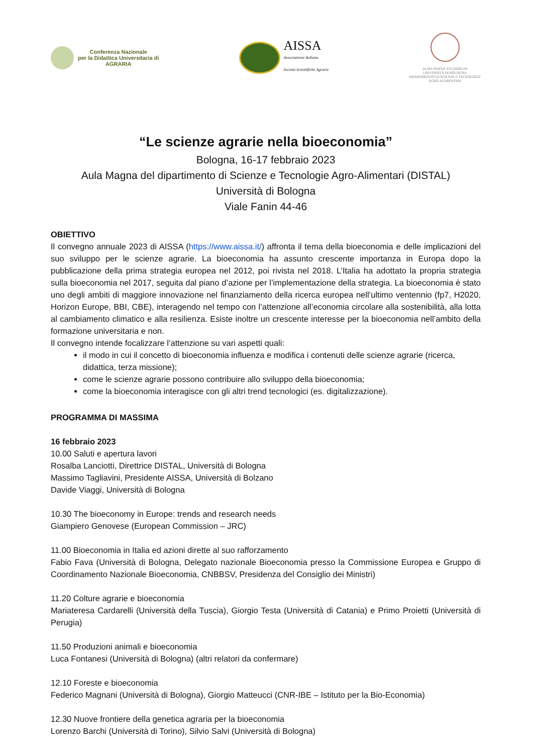Conferenza Nazionale
per la Didattica Universitaria di
AGRARIA
AISSA
Associazione Italiana
Società Scientifiche Agrarie
ALMA MATER STUDIORUM
UNIVERSITÀ DI BOLOGNA
DIPARTIMENTO DI SCIENZE E TECNOLOGIE
AGRO-ALIMENTARI
“Le scienze agrarie nella bioeconomia”
Bologna, 16-17 febbraio 2023
Aula Magna del dipartimento di Scienze e Tecnologie Agro-Alimentari (DISTAL)
Università di Bologna
Viale Fanin 44-46
OBIETTIVO
Il convegno annuale 2023 di AISSA (https://www.aissa.it/) affronta il tema della bioeconomia e delle implicazioni del suo sviluppo per le scienze agrarie. La bioeconomia ha assunto crescente importanza in Europa dopo la pubblicazione della prima strategia europea nel 2012, poi rivista nel 2018. L’Italia ha adottato la propria strategia sulla bioeconomia nel 2017, seguita dal piano d’azione per l’implementazione della strategia. La bioeconomia è stato uno degli ambiti di maggiore innovazione nel finanziamento della ricerca europea nell’ultimo ventennio (fp7, H2020, Horizon Europe, BBI, CBE), interagendo nel tempo con l’attenzione all’economia circolare alla sostenibilità, alla lotta al cambiamento climatico e alla resilienza. Esiste inoltre un crescente interesse per la bioeconomia nell’ambito della formazione universitaria e non.
Il convegno intende focalizzare l’attenzione su vari aspetti quali:
il modo in cui il concetto di bioeconomia influenza e modifica i contenuti delle scienze agrarie (ricerca, didattica, terza missione);
come le scienze agrarie possono contribuire allo sviluppo della bioeconomia;
come la bioeconomia interagisce con gli altri trend tecnologici (es. digitalizzazione).
PROGRAMMA DI MASSIMA
16 febbraio 2023
10.00 Saluti e apertura lavori
Rosalba Lanciotti, Direttrice DISTAL, Università di Bologna
Massimo Tagliavini, Presidente AISSA, Università di Bolzano
Davide Viaggi, Università di Bologna
10.30 The bioeconomy in Europe: trends and research needs
Giampiero Genovese (European Commission – JRC)
11.00 Bioeconomia in Italia ed azioni dirette al suo rafforzamento
Fabio Fava (Università di Bologna, Delegato nazionale Bioeconomia presso la Commissione Europea e Gruppo di Coordinamento Nazionale Bioeconomia, CNBBSV, Presidenza del Consiglio dei Ministri)
11.20 Colture agrarie e bioeconomia
Mariateresa Cardarelli (Università della Tuscia), Giorgio Testa (Università di Catania) e Primo Proietti (Università di Perugia)
11.50 Produzioni animali e bioeconomia
Luca Fontanesi (Università di Bologna) (altri relatori da confermare)
12.10 Foreste e bioeconomia
Federico Magnani (Università di Bologna), Giorgio Matteucci (CNR-IBE – Istituto per la Bio-Economia)
12.30 Nuove frontiere della genetica agraria per la bioeconomia
Lorenzo Barchi (Università di Torino), Silvio Salvi (Università di Bologna)